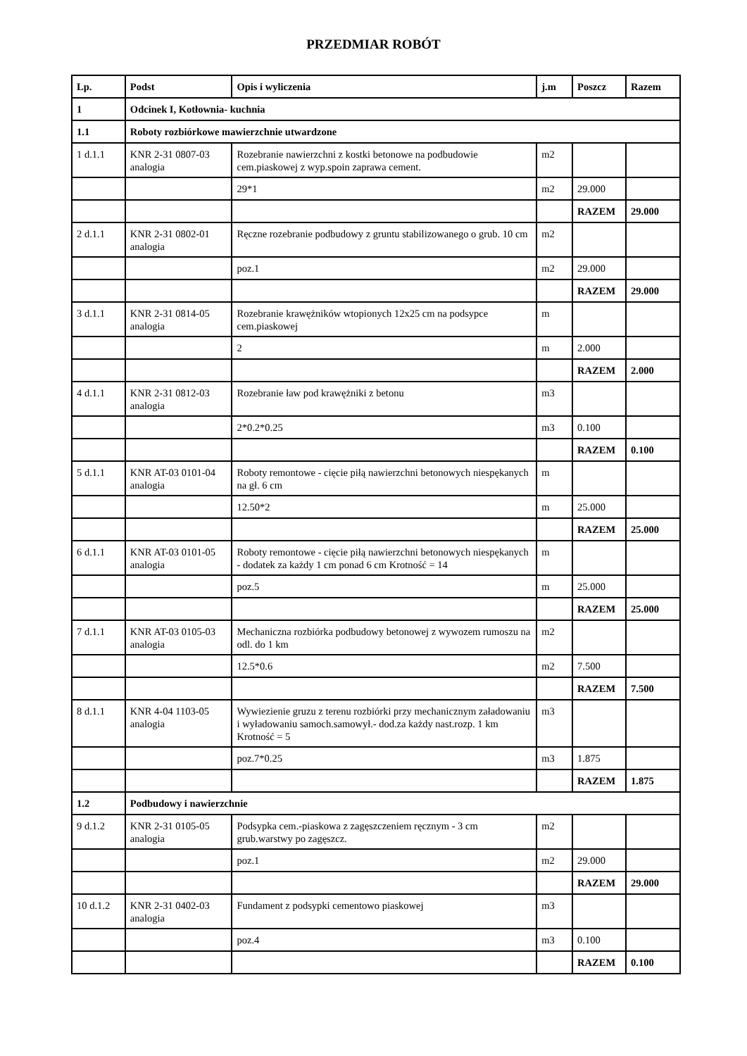PRZEDMIAR ROBÓT
| Lp. | Podst | Opis i wyliczenia | j.m | Poszcz | Razem |
| --- | --- | --- | --- | --- | --- |
| 1 | Odcinek I, Kotłownia- kuchnia | | | | |
| 1.1 | Roboty rozbiórkowe mawierzchnie utwardzone | | | | |
| 1 d.1.1 | KNR 2-31 0807-03 analogia | Rozebranie nawierzchni z kostki betonowe na podbudowie cem.piaskowej z wyp.spoin zaprawa cement. | m2 | | |
| | | 29*1 | m2 | 29.000 | |
| | | | | RAZEM | 29.000 |
| 2 d.1.1 | KNR 2-31 0802-01 analogia | Ręczne rozebranie podbudowy z gruntu stabilizowanego o grub. 10 cm | m2 | | |
| | | poz.1 | m2 | 29.000 | |
| | | | | RAZEM | 29.000 |
| 3 d.1.1 | KNR 2-31 0814-05 analogia | Rozebranie krawężników wtopionych 12x25 cm na podsypce cem.piaskowej | m | | |
| | | 2 | m | 2.000 | |
| | | | | RAZEM | 2.000 |
| 4 d.1.1 | KNR 2-31 0812-03 analogia | Rozebranie ław pod krawężniki z betonu | m3 | | |
| | | 2*0.2*0.25 | m3 | 0.100 | |
| | | | | RAZEM | 0.100 |
| 5 d.1.1 | KNR AT-03 0101-04 analogia | Roboty remontowe - cięcie piłą nawierzchni betonowych niespękanych na gł. 6 cm | m | | |
| | | 12.50*2 | m | 25.000 | |
| | | | | RAZEM | 25.000 |
| 6 d.1.1 | KNR AT-03 0101-05 analogia | Roboty remontowe - cięcie piłą nawierzchni betonowych niespękanych - dodatek za każdy 1 cm ponad 6 cm Krotność = 14 | m | | |
| | | poz.5 | m | 25.000 | |
| | | | | RAZEM | 25.000 |
| 7 d.1.1 | KNR AT-03 0105-03 analogia | Mechaniczna rozbiórka podbudowy betonowej z wywozem rumoszu na odl. do 1 km | m2 | | |
| | | 12.5*0.6 | m2 | 7.500 | |
| | | | | RAZEM | 7.500 |
| 8 d.1.1 | KNR 4-04 1103-05 analogia | Wywiezienie gruzu z terenu rozbiórki przy mechanicznym załadowaniu i wyładowaniu samoch.samowył.- dod.za każdy nast.rozp. 1 km Krotność = 5 | m3 | | |
| | | poz.7*0.25 | m3 | 1.875 | |
| | | | | RAZEM | 1.875 |
| 1.2 | Podbudowy i nawierzchnie | | | | |
| 9 d.1.2 | KNR 2-31 0105-05 analogia | Podsypka cem.-piaskowa z zagęszczeniem ręcznym - 3 cm grub.warstwy po zagęszcz. | m2 | | |
| | | poz.1 | m2 | 29.000 | |
| | | | | RAZEM | 29.000 |
| 10 d.1.2 | KNR 2-31 0402-03 analogia | Fundament z podsypki cementowo piaskowej | m3 | | |
| | | poz.4 | m3 | 0.100 | |
| | | | | RAZEM | 0.100 |